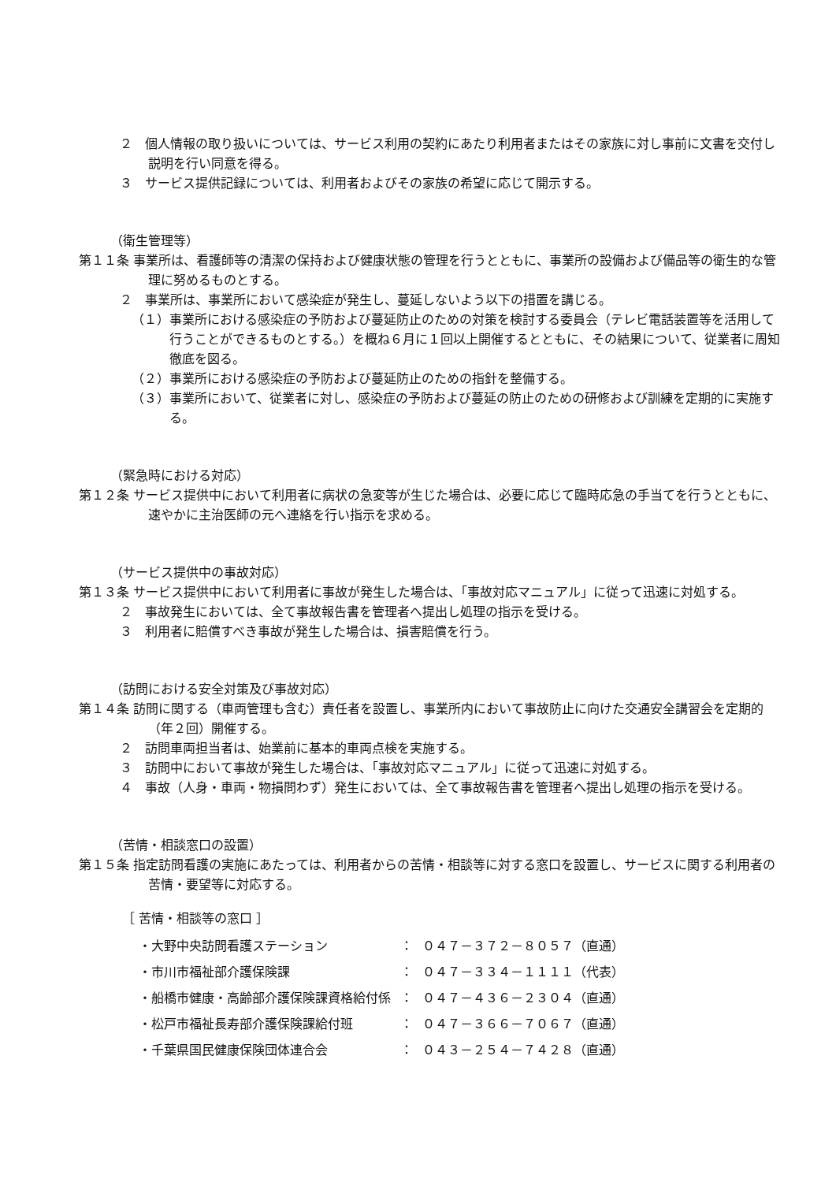２　個人情報の取り扱いについては、サービス利用の契約にあたり利用者またはその家族に対し事前に文書を交付し説明を行い同意を得る。
３　サービス提供記録については、利用者およびその家族の希望に応じて開示する。
（衛生管理等）
第１１条 事業所は、看護師等の清潔の保持および健康状態の管理を行うとともに、事業所の設備および備品等の衛生的な管理に努めるものとする。
２　事業所は、事業所において感染症が発生し、蔓延しないよう以下の措置を講じる。
（１）事業所における感染症の予防および蔓延防止のための対策を検討する委員会（テレビ電話装置等を活用して行うことができるものとする。）を概ね６月に１回以上開催するとともに、その結果について、従業者に周知徹底を図る。
（２）事業所における感染症の予防および蔓延防止のための指針を整備する。
（３）事業所において、従業者に対し、感染症の予防および蔓延の防止のための研修および訓練を定期的に実施する。
（緊急時における対応）
第１２条 サービス提供中において利用者に病状の急変等が生じた場合は、必要に応じて臨時応急の手当てを行うとともに、速やかに主治医師の元へ連絡を行い指示を求める。
（サービス提供中の事故対応）
第１３条 サービス提供中において利用者に事故が発生した場合は、「事故対応マニュアル」に従って迅速に対処する。
２　事故発生においては、全て事故報告書を管理者へ提出し処理の指示を受ける。
３　利用者に賠償すべき事故が発生した場合は、損害賠償を行う。
（訪問における安全対策及び事故対応）
第１４条 訪問に関する（車両管理も含む）責任者を設置し、事業所内において事故防止に向けた交通安全講習会を定期的（年２回）開催する。
２　訪問車両担当者は、始業前に基本的車両点検を実施する。
３　訪問中において事故が発生した場合は、「事故対応マニュアル」に従って迅速に対処する。
４　事故（人身・車両・物損問わず）発生においては、全て事故報告書を管理者へ提出し処理の指示を受ける。
（苦情・相談窓口の設置）
第１５条 指定訪問看護の実施にあたっては、利用者からの苦情・相談等に対する窓口を設置し、サービスに関する利用者の苦情・要望等に対応する。
［ 苦情・相談等の窓口 ］
| ・大野中央訪問看護ステーション | ： | ０４７－３７２－８０５７（直通） |
| ・市川市福祉部介護保険課 | ： | ０４７－３３４－１１１１（代表） |
| ・船橋市健康・高齢部介護保険課資格給付係 | ： | ０４７－４３６－２３０４（直通） |
| ・松戸市福祉長寿部介護保険課給付班 | ： | ０４７－３６６－７０６７（直通） |
| ・千葉県国民健康保険団体連合会 | ： | ０４３－２５４－７４２８（直通） |